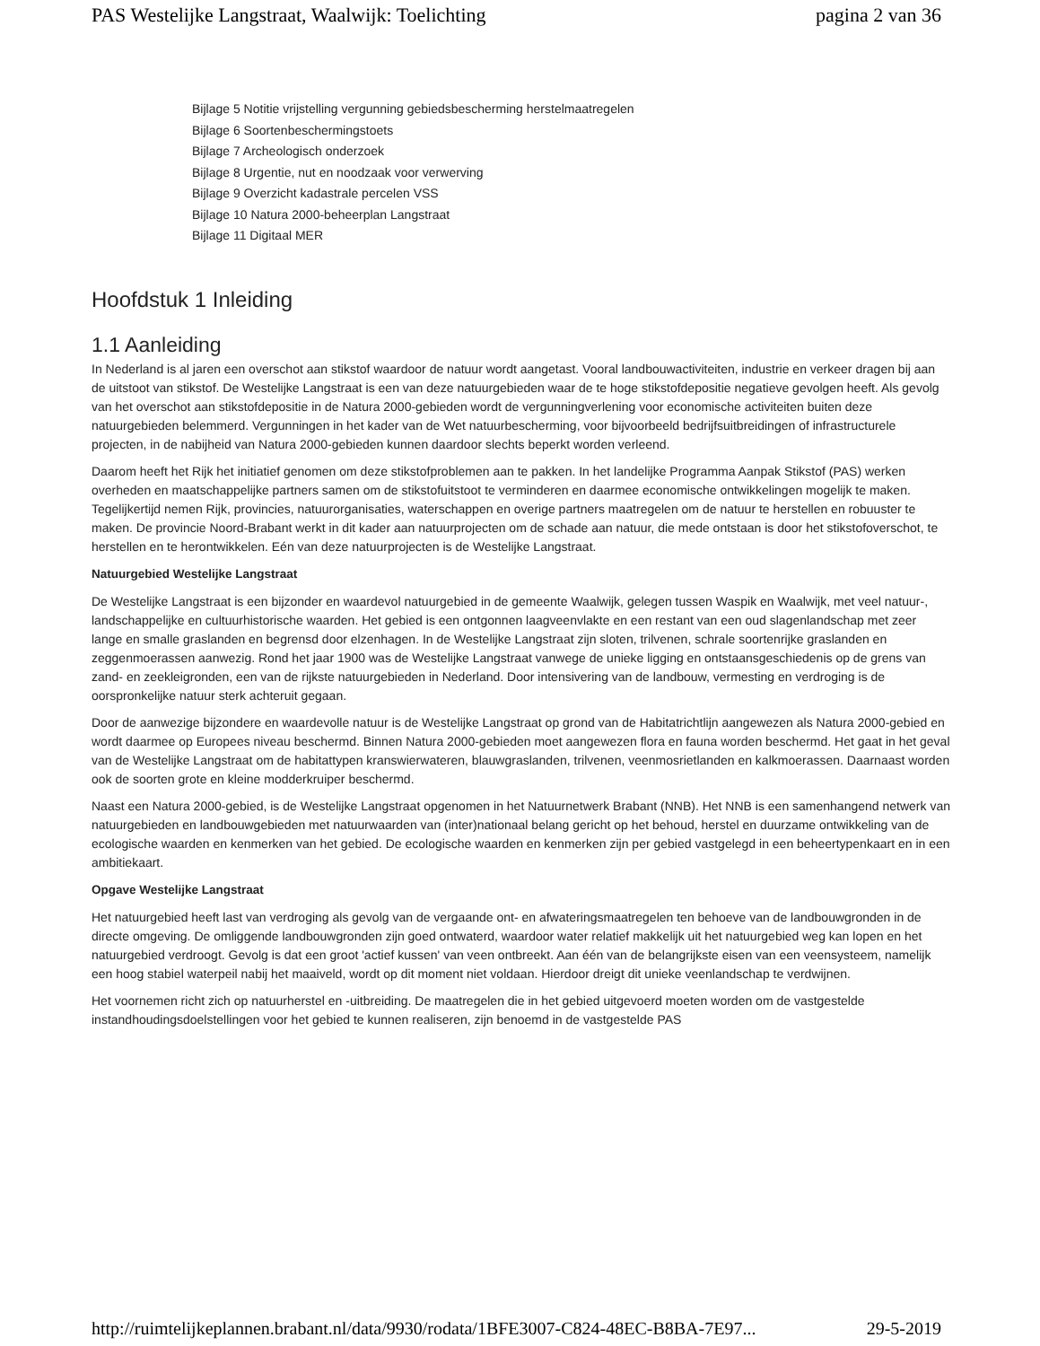PAS Westelijke Langstraat, Waalwijk: Toelichting pagina 2 van 36
Bijlage 5 Notitie vrijstelling vergunning gebiedsbescherming herstelmaatregelen
Bijlage 6 Soortenbeschermingstoets
Bijlage 7 Archeologisch onderzoek
Bijlage 8 Urgentie, nut en noodzaak voor verwerving
Bijlage 9 Overzicht kadastrale percelen VSS
Bijlage 10 Natura 2000-beheerplan Langstraat
Bijlage 11 Digitaal MER
Hoofdstuk 1 Inleiding
1.1 Aanleiding
In Nederland is al jaren een overschot aan stikstof waardoor de natuur wordt aangetast. Vooral landbouwactiviteiten, industrie en verkeer dragen bij aan de uitstoot van stikstof. De Westelijke Langstraat is een van deze natuurgebieden waar de te hoge stikstofdepositie negatieve gevolgen heeft. Als gevolg van het overschot aan stikstofdepositie in de Natura 2000-gebieden wordt de vergunningverlening voor economische activiteiten buiten deze natuurgebieden belemmerd. Vergunningen in het kader van de Wet natuurbescherming, voor bijvoorbeeld bedrijfsuitbreidingen of infrastructurele projecten, in de nabijheid van Natura 2000-gebieden kunnen daardoor slechts beperkt worden verleend.
Daarom heeft het Rijk het initiatief genomen om deze stikstofproblemen aan te pakken. In het landelijke Programma Aanpak Stikstof (PAS) werken overheden en maatschappelijke partners samen om de stikstofuitstoot te verminderen en daarmee economische ontwikkelingen mogelijk te maken. Tegelijkertijd nemen Rijk, provincies, natuurorganisaties, waterschappen en overige partners maatregelen om de natuur te herstellen en robuuster te maken. De provincie Noord-Brabant werkt in dit kader aan natuurprojecten om de schade aan natuur, die mede ontstaan is door het stikstofoverschot, te herstellen en te herontwikkelen. Eén van deze natuurprojecten is de Westelijke Langstraat.
Natuurgebied Westelijke Langstraat
De Westelijke Langstraat is een bijzonder en waardevol natuurgebied in de gemeente Waalwijk, gelegen tussen Waspik en Waalwijk, met veel natuur-, landschappelijke en cultuurhistorische waarden. Het gebied is een ontgonnen laagveenvlakte en een restant van een oud slagenlandschap met zeer lange en smalle graslanden en begrensd door elzenhagen. In de Westelijke Langstraat zijn sloten, trilvenen, schrale soortenrijke graslanden en zeggenmoerassen aanwezig. Rond het jaar 1900 was de Westelijke Langstraat vanwege de unieke ligging en ontstaansgeschiedenis op de grens van zand- en zeekleigronden, een van de rijkste natuurgebieden in Nederland. Door intensivering van de landbouw, vermesting en verdroging is de oorspronkelijke natuur sterk achteruit gegaan.
Door de aanwezige bijzondere en waardevolle natuur is de Westelijke Langstraat op grond van de Habitatrichtlijn aangewezen als Natura 2000-gebied en wordt daarmee op Europees niveau beschermd. Binnen Natura 2000-gebieden moet aangewezen flora en fauna worden beschermd. Het gaat in het geval van de Westelijke Langstraat om de habitattypen kranswierwateren, blauwgraslanden, trilvenen, veenmosrietlanden en kalkmoerassen. Daarnaast worden ook de soorten grote en kleine modderkruiper beschermd.
Naast een Natura 2000-gebied, is de Westelijke Langstraat opgenomen in het Natuurnetwerk Brabant (NNB). Het NNB is een samenhangend netwerk van natuurgebieden en landbouwgebieden met natuurwaarden van (inter)nationaal belang gericht op het behoud, herstel en duurzame ontwikkeling van de ecologische waarden en kenmerken van het gebied. De ecologische waarden en kenmerken zijn per gebied vastgelegd in een beheertypenkaart en in een ambitiekaart.
Opgave Westelijke Langstraat
Het natuurgebied heeft last van verdroging als gevolg van de vergaande ont- en afwateringsmaatregelen ten behoeve van de landbouwgronden in de directe omgeving. De omliggende landbouwgronden zijn goed ontwaterd, waardoor water relatief makkelijk uit het natuurgebied weg kan lopen en het natuurgebied verdroogt. Gevolg is dat een groot 'actief kussen' van veen ontbreekt. Aan één van de belangrijkste eisen van een veensysteem, namelijk een hoog stabiel waterpeil nabij het maaiveld, wordt op dit moment niet voldaan. Hierdoor dreigt dit unieke veenlandschap te verdwijnen.
Het voornemen richt zich op natuurherstel en -uitbreiding. De maatregelen die in het gebied uitgevoerd moeten worden om de vastgestelde instandhoudingsdoelstellingen voor het gebied te kunnen realiseren, zijn benoemd in de vastgestelde PAS
http://ruimtelijkeplannen.brabant.nl/data/9930/rodata/1BFE3007-C824-48EC-B8BA-7E97... 29-5-2019